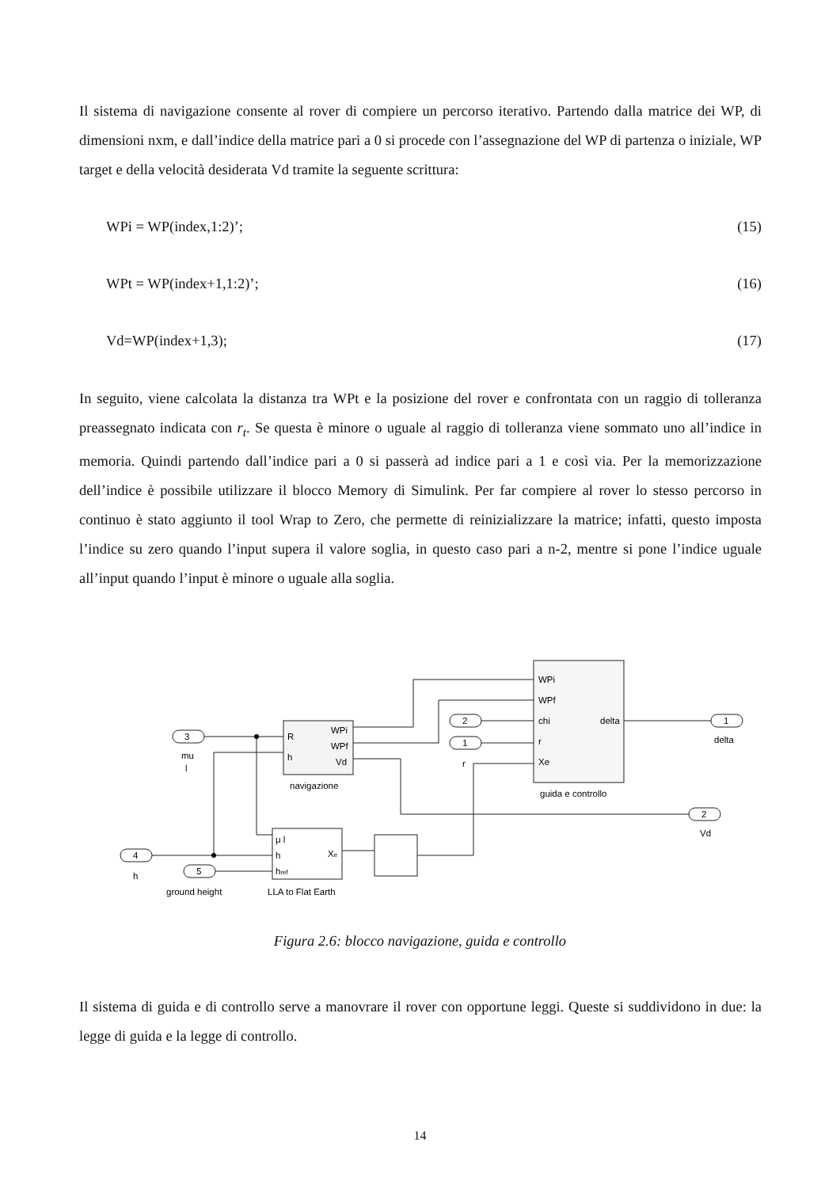Il sistema di navigazione consente al rover di compiere un percorso iterativo. Partendo dalla matrice dei WP, di dimensioni nxm, e dall’indice della matrice pari a 0 si procede con l’assegnazione del WP di partenza o iniziale, WP target e della velocità desiderata Vd tramite la seguente scrittura:
WPi = WP(index,1:2)’; (15)
WPt = WP(index+1,1:2)’; (16)
Vd=WP(index+1,3); (17)
In seguito, viene calcolata la distanza tra WPt e la posizione del rover e confrontata con un raggio di tolleranza preassegnato indicata con r<sub>t</sub>. Se questa è minore o uguale al raggio di tolleranza viene sommato uno all’indice in memoria. Quindi partendo dall’indice pari a 0 si passerà ad indice pari a 1 e così via. Per la memorizzazione dell’indice è possibile utilizzare il blocco Memory di Simulink. Per far compiere al rover lo stesso percorso in continuo è stato aggiunto il tool Wrap to Zero, che permette di reinizializzare la matrice; infatti, questo imposta l’indice su zero quando l’input supera il valore soglia, in questo caso pari a n-2, mentre si pone l’indice uguale all’input quando l’input è minore o uguale alla soglia.
3
mu
l
R
h
WPi
WPf
Vd
navigazione
WPi
WPf
chi
delta
r
Xe
guida e controllo
2
1
r
1
delta
2
Vd
4
h
5
ground height
μ l
h
href
Xe
LLA to Flat Earth
Figura 2.6: blocco navigazione, guida e controllo
Il sistema di guida e di controllo serve a manovrare il rover con opportune leggi. Queste si suddividono in due: la legge di guida e la legge di controllo.
14